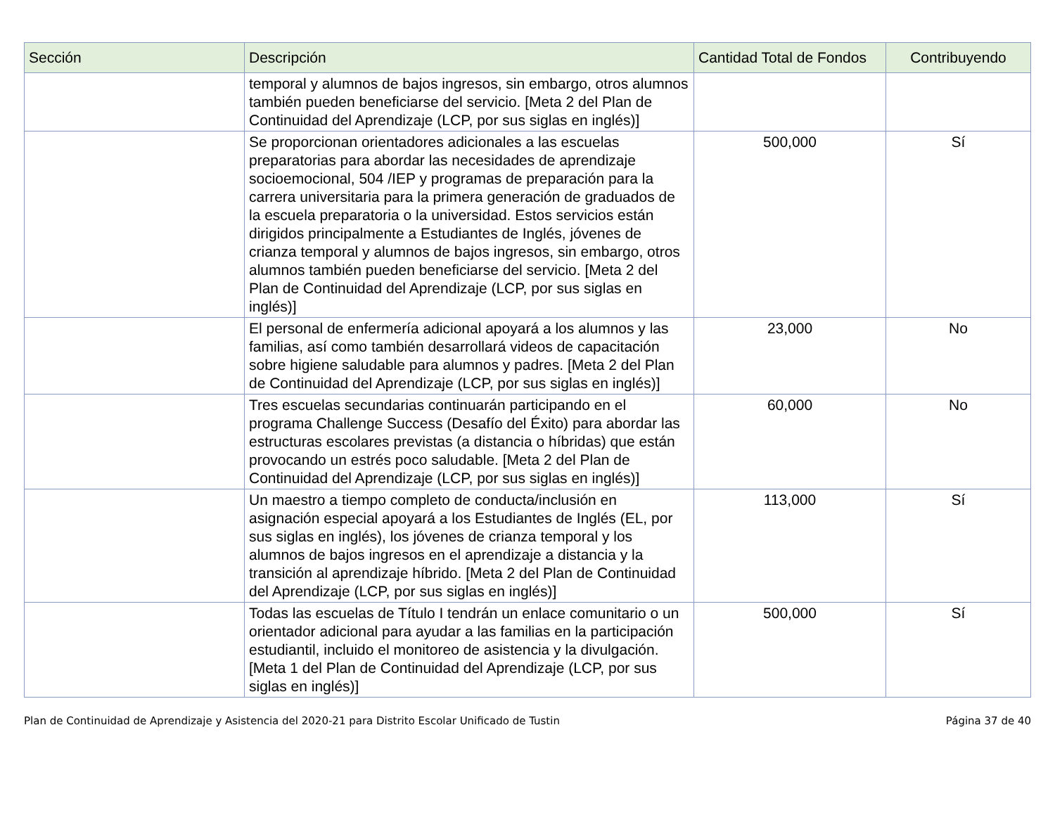| Sección | Descripción | Cantidad Total de Fondos | Contribuyendo |
| --- | --- | --- | --- |
| | temporal y alumnos de bajos ingresos, sin embargo, otros alumnos también pueden beneficiarse del servicio. [Meta 2 del Plan de Continuidad del Aprendizaje (LCP, por sus siglas en inglés)] | | |
| | Se proporcionan orientadores adicionales a las escuelas preparatorias para abordar las necesidades de aprendizaje socioemocional, 504 /IEP y programas de preparación para la carrera universitaria para la primera generación de graduados de la escuela preparatoria o la universidad. Estos servicios están dirigidos principalmente a Estudiantes de Inglés, jóvenes de crianza temporal y alumnos de bajos ingresos, sin embargo, otros alumnos también pueden beneficiarse del servicio. [Meta 2 del Plan de Continuidad del Aprendizaje (LCP, por sus siglas en inglés)] | 500,000 | Sí |
| | El personal de enfermería adicional apoyará a los alumnos y las familias, así como también desarrollará videos de capacitación sobre higiene saludable para alumnos y padres. [Meta 2 del Plan de Continuidad del Aprendizaje (LCP, por sus siglas en inglés)] | 23,000 | No |
| | Tres escuelas secundarias continuarán participando en el programa Challenge Success (Desafío del Éxito) para abordar las estructuras escolares previstas (a distancia o híbridas) que están provocando un estrés poco saludable. [Meta 2 del Plan de Continuidad del Aprendizaje (LCP, por sus siglas en inglés)] | 60,000 | No |
| | Un maestro a tiempo completo de conducta/inclusión en asignación especial apoyará a los Estudiantes de Inglés (EL, por sus siglas en inglés), los jóvenes de crianza temporal y los alumnos de bajos ingresos en el aprendizaje a distancia y la transición al aprendizaje híbrido. [Meta 2 del Plan de Continuidad del Aprendizaje (LCP, por sus siglas en inglés)] | 113,000 | Sí |
| | Todas las escuelas de Título I tendrán un enlace comunitario o un orientador adicional para ayudar a las familias en la participación estudiantil, incluido el monitoreo de asistencia y la divulgación. [Meta 1 del Plan de Continuidad del Aprendizaje (LCP, por sus siglas en inglés)] | 500,000 | Sí |
Plan de Continuidad de Aprendizaje y Asistencia del 2020-21 para Distrito Escolar Unificado de Tustin Página 37 de 40